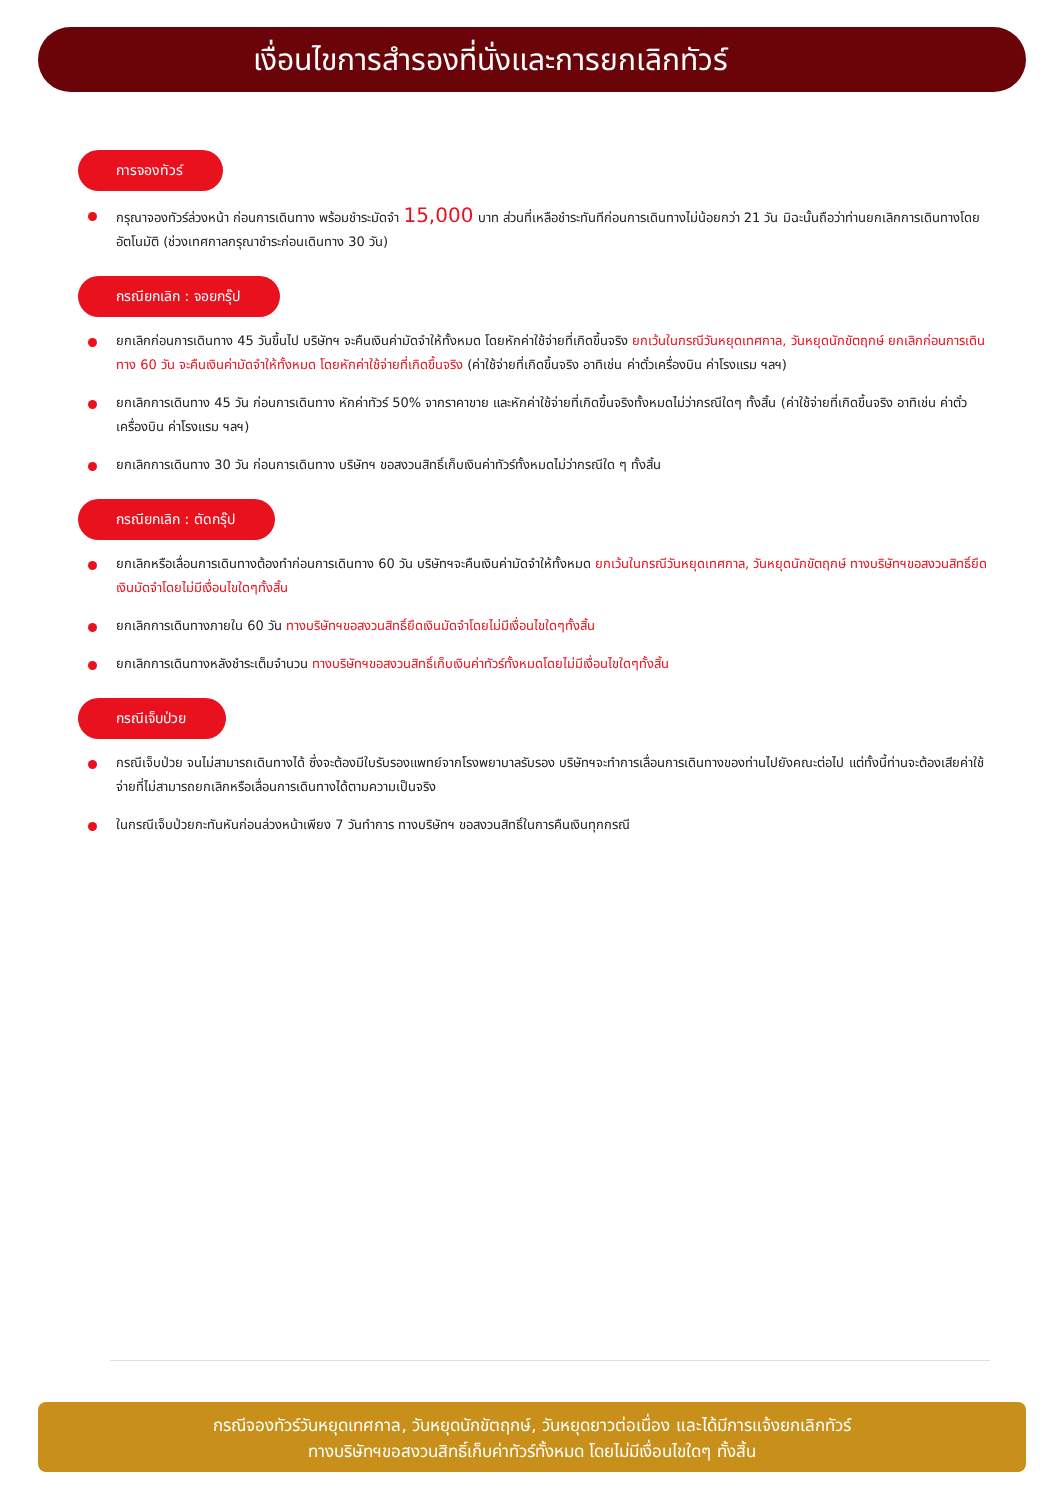เงื่อนไขการสำรองที่นั่งและการยกเลิกทัวร์
การจองทัวร์
กรุณาจองทัวร์ล่วงหน้า ก่อนการเดินทาง พร้อมชำระมัดจำ 15,000 บาท ส่วนที่เหลือชำระทันทีก่อนการเดินทางไม่น้อยกว่า 21 วัน มิฉะนั้นถือว่าท่านยกเลิกการเดินทางโดยอัตโนมัติ (ช่วงเทศกาลกรุณาชำระก่อนเดินทาง 30 วัน)
กรณียกเลิก : จอยกรุ๊ป
ยกเลิกก่อนการเดินทาง 45 วันขึ้นไป บริษัทฯ จะคืนเงินค่ามัดจำให้ทั้งหมด โดยหักค่าใช้จ่ายที่เกิดขึ้นจริง ยกเว้นในกรณีวันหยุดเทศกาล, วันหยุดนักขัตฤกษ์ ยกเลิกก่อนการเดินทาง 60 วัน จะคืนเงินค่ามัดจำให้ทั้งหมด โดยหักค่าใช้จ่ายที่เกิดขึ้นจริง (ค่าใช้จ่ายที่เกิดขึ้นจริง อาทิเช่น ค่าตั๋วเครื่องบิน ค่าโรงแรม ฯลฯ)
ยกเลิกการเดินทาง 45 วัน ก่อนการเดินทาง หักค่าทัวร์ 50% จากราคาขาย และหักค่าใช้จ่ายที่เกิดขึ้นจริงทั้งหมดไม่ว่ากรณีใดๆ ทั้งสิ้น (ค่าใช้จ่ายที่เกิดขึ้นจริง อาทิเช่น ค่าตั๋วเครื่องบิน ค่าโรงแรม ฯลฯ)
ยกเลิกการเดินทาง 30 วัน ก่อนการเดินทาง บริษัทฯ ขอสงวนสิทธิ์เก็บเงินค่าทัวร์ทั้งหมดไม่ว่ากรณีใด ๆ ทั้งสิ้น
กรณียกเลิก : ตัดกรุ๊ป
ยกเลิกหรือเลื่อนการเดินทางต้องทำก่อนการเดินทาง 60 วัน บริษัทฯจะคืนเงินค่ามัดจำให้ทั้งหมด ยกเว้นในกรณีวันหยุดเทศกาล, วันหยุดนักขัตฤกษ์ ทางบริษัทฯขอสงวนสิทธิ์ยึดเงินมัดจำโดยไม่มีเงื่อนไขใดๆทั้งสิ้น
ยกเลิกการเดินทางภายใน 60 วัน ทางบริษัทฯขอสงวนสิทธิ์ยึดเงินมัดจำโดยไม่มีเงื่อนไขใดๆทั้งสิ้น
ยกเลิกการเดินทางหลังชำระเต็มจำนวน ทางบริษัทฯขอสงวนสิทธิ์เก็บเงินค่าทัวร์ทั้งหมดโดยไม่มีเงื่อนไขใดๆทั้งสิ้น
กรณีเจ็บป่วย
กรณีเจ็บป่วย จนไม่สามารถเดินทางได้ ซึ่งจะต้องมีใบรับรองแพทย์จากโรงพยาบาลรับรอง บริษัทฯจะทำการเลื่อนการเดินทางของท่านไปยังคณะต่อไป แต่ทั้งนี้ท่านจะต้องเสียค่าใช้จ่ายที่ไม่สามารถยกเลิกหรือเลื่อนการเดินทางได้ตามความเป็นจริง
ในกรณีเจ็บป่วยกะทันหันก่อนล่วงหน้าเพียง 7 วันทำการ ทางบริษัทฯ ขอสงวนสิทธิ์ในการคืนเงินทุกกรณี
กรณีจองทัวร์วันหยุดเทศกาล, วันหยุดนักขัตฤกษ์, วันหยุดยาวต่อเนื่อง และได้มีการแจ้งยกเลิกทัวร์
ทางบริษัทฯขอสงวนสิทธิ์เก็บค่าทัวร์ทั้งหมด โดยไม่มีเงื่อนไขใดๆ ทั้งสิ้น